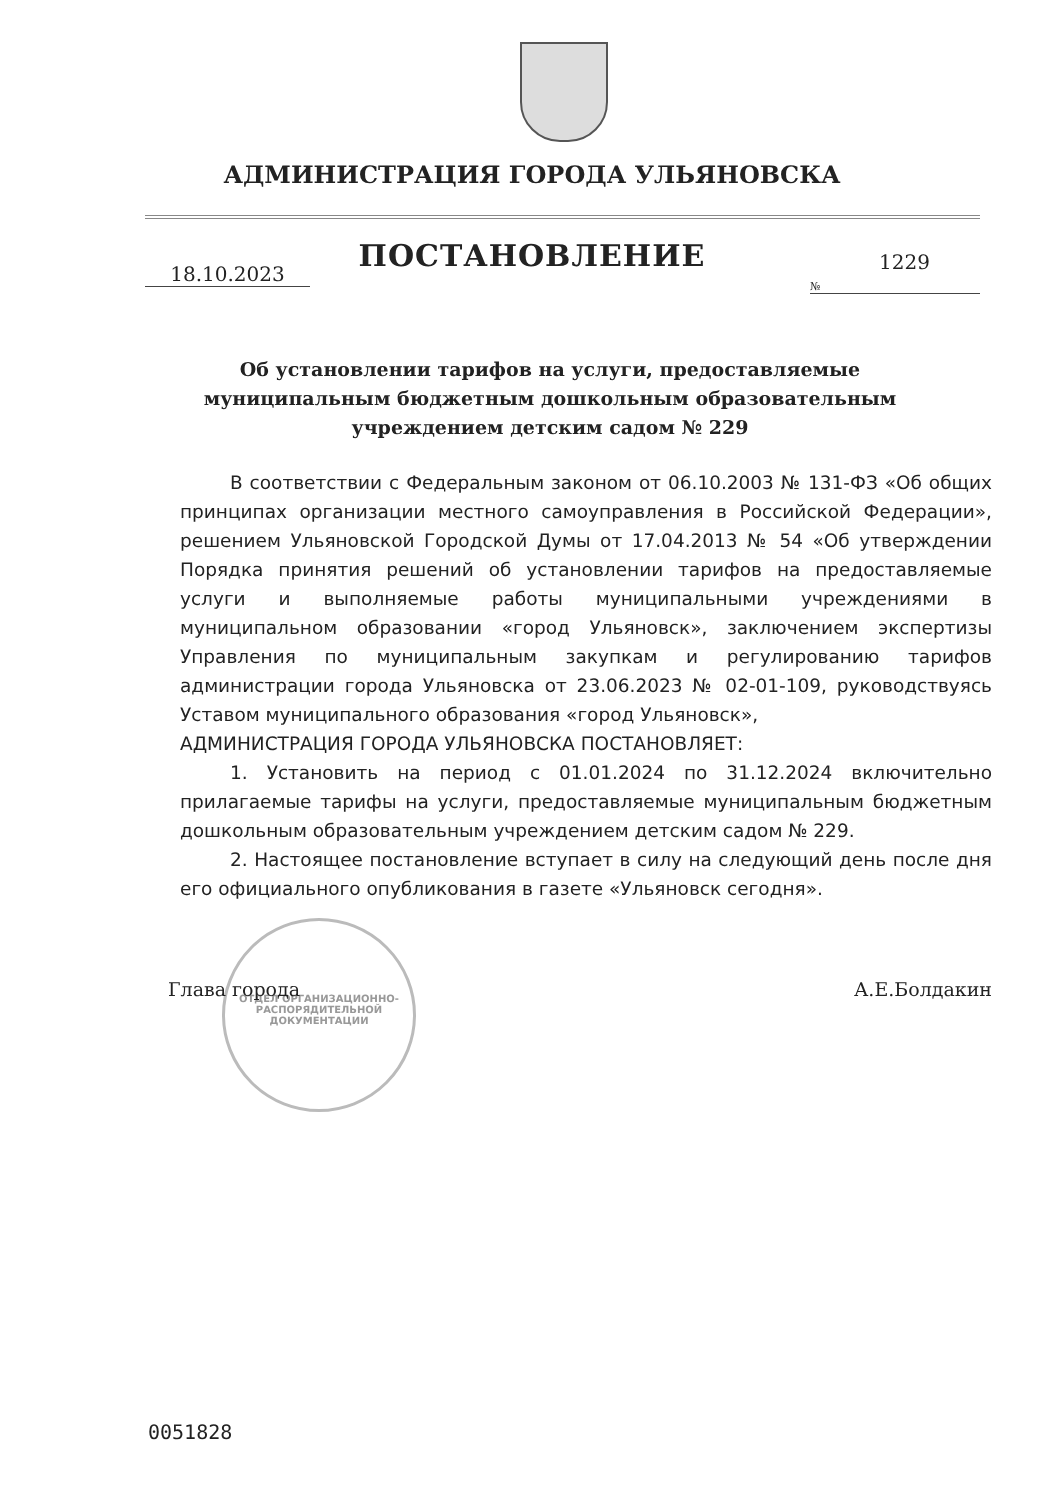АДМИНИСТРАЦИЯ ГОРОДА УЛЬЯНОВСКА
ПОСТАНОВЛЕНИЕ
18.10.2023
1229
№
Об установлении тарифов на услуги, предоставляемые муниципальным бюджетным дошкольным образовательным учреждением детским садом № 229
В соответствии с Федеральным законом от 06.10.2003 № 131-ФЗ «Об общих принципах организации местного самоуправления в Российской Федерации», решением Ульяновской Городской Думы от 17.04.2013 № 54 «Об утверждении Порядка принятия решений об установлении тарифов на предоставляемые услуги и выполняемые работы муниципальными учреждениями в муниципальном образовании «город Ульяновск», заключением экспертизы Управления по муниципальным закупкам и регулированию тарифов администрации города Ульяновска от 23.06.2023 № 02-01-109, руководствуясь Уставом муниципального образования «город Ульяновск»,
АДМИНИСТРАЦИЯ ГОРОДА УЛЬЯНОВСКА ПОСТАНОВЛЯЕТ:
1. Установить на период с 01.01.2024 по 31.12.2024 включительно прилагаемые тарифы на услуги, предоставляемые муниципальным бюджетным дошкольным образовательным учреждением детским садом № 229.
2. Настоящее постановление вступает в силу на следующий день после дня его официального опубликования в газете «Ульяновск сегодня».
ОТДЕЛ ОРГАНИЗАЦИОННО-РАСПОРЯДИТЕЛЬНОЙ ДОКУМЕНТАЦИИ
Глава города А.Е.Болдакин
0051828